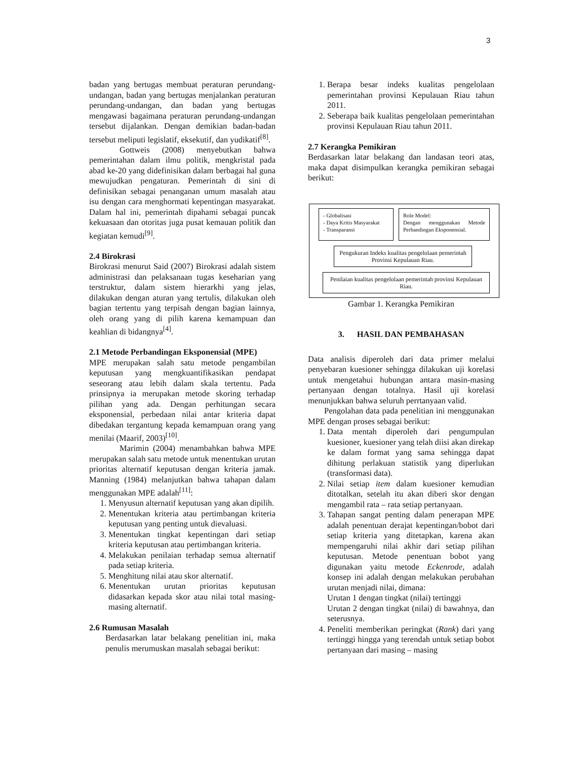3
badan yang bertugas membuat peraturan perundang-undangan, badan yang bertugas menjalankan peraturan perundang-undangan, dan badan yang bertugas mengawasi bagaimana peraturan perundang-undangan tersebut dijalankan. Dengan demikian badan-badan tersebut meliputi legislatif, eksekutif, dan yudikatif<sup>[8]</sup>.
Gottweis (2008) menyebutkan bahwa pemerintahan dalam ilmu politik, mengkristal pada abad ke-20 yang didefinisikan dalam berbagai hal guna mewujudkan pengaturan. Pemerintah di sini di definisikan sebagai penanganan umum masalah atau isu dengan cara menghormati kepentingan masyarakat. Dalam hal ini, pemerintah dipahami sebagai puncak kekuasaan dan otoritas juga pusat kemauan politik dan kegiatan kemudi<sup>[9]</sup>.
2.4 Birokrasi
Birokrasi menurut Said (2007) Birokrasi adalah sistem administrasi dan pelaksanaan tugas keseharian yang terstruktur, dalam sistem hierarkhi yang jelas, dilakukan dengan aturan yang tertulis, dilakukan oleh bagian tertentu yang terpisah dengan bagian lainnya, oleh orang yang di pilih karena kemampuan dan keahlian di bidangnya<sup>[4]</sup>.
2.1 Metode Perbandingan Eksponensial (MPE)
MPE merupakan salah satu metode pengambilan keputusan yang mengkuantifikasikan pendapat seseorang atau lebih dalam skala tertentu. Pada prinsipnya ia merupakan metode skoring terhadap pilihan yang ada. Dengan perhitungan secara eksponensial, perbedaan nilai antar kriteria dapat dibedakan tergantung kepada kemampuan orang yang menilai (Maarif, 2003)<sup>[10]</sup>.
Marimin (2004) menambahkan bahwa MPE merupakan salah satu metode untuk menentukan urutan prioritas alternatif keputusan dengan kriteria jamak. Manning (1984) melanjutkan bahwa tahapan dalam menggunakan MPE adalah<sup>[11]</sup>:
1. Menyusun alternatif keputusan yang akan dipilih.
2. Menentukan kriteria atau pertimbangan kriteria keputusan yang penting untuk dievaluasi.
3. Menentukan tingkat kepentingan dari setiap kriteria keputusan atau pertimbangan kriteria.
4. Melakukan penilaian terhadap semua alternatif pada setiap kriteria.
5. Menghitung nilai atau skor alternatif.
6. Menentukan urutan prioritas keputusan didasarkan kepada skor atau nilai total masing-masing alternatif.
2.6 Rumusan Masalah
Berdasarkan latar belakang penelitian ini, maka penulis merumuskan masalah sebagai berikut:
1. Berapa besar indeks kualitas pengelolaan pemerintahan provinsi Kepulauan Riau tahun 2011.
2. Seberapa baik kualitas pengelolaan pemerintahan provinsi Kepulauan Riau tahun 2011.
2.7 Kerangka Pemikiran
Berdasarkan latar belakang dan landasan teori atas, maka dapat disimpulkan kerangka pemikiran sebagai berikut:
- Globalisasi
- Daya Kritis Masyarakat
- Transparansi
Role Model:
Dengan menggunakan Metode Perbandingan Eksponensial.
Pengukuran Indeks kualitas pengelolaan pemerintah Provinsi Kepulauan Riau.
Penilaian kualitas pengelolaan pemerintah provinsi Kepulauan Riau.
Gambar 1. Kerangka Pemikiran
3. HASIL DAN PEMBAHASAN
Data analisis diperoleh dari data primer melalui penyebaran kuesioner sehingga dilakukan uji korelasi untuk mengetahui hubungan antara masin-masing pertanyaan dengan totalnya. Hasil uji korelasi menunjukkan bahwa seluruh perrtanyaan valid.
Pengolahan data pada penelitian ini menggunakan MPE dengan proses sebagai berikut:
1. Data mentah diperoleh dari pengumpulan kuesioner, kuesioner yang telah diisi akan direkap ke dalam format yang sama sehingga dapat dihitung perlakuan statistik yang diperlukan (transformasi data).
2. Nilai setiap item dalam kuesioner kemudian ditotalkan, setelah itu akan diberi skor dengan mengambil rata – rata setiap pertanyaan.
3. Tahapan sangat penting dalam penerapan MPE adalah penentuan derajat kepentingan/bobot dari setiap kriteria yang ditetapkan, karena akan mempengaruhi nilai akhir dari setiap pilihan keputusan. Metode penentuan bobot yang digunakan yaitu metode Eckenrode, adalah konsep ini adalah dengan melakukan perubahan urutan menjadi nilai, dimana:
Urutan 1 dengan tingkat (nilai) tertinggi
Urutan 2 dengan tingkat (nilai) di bawahnya, dan seterusnya.
4. Peneliti memberikan peringkat (Rank) dari yang tertinggi hingga yang terendah untuk setiap bobot pertanyaan dari masing – masing